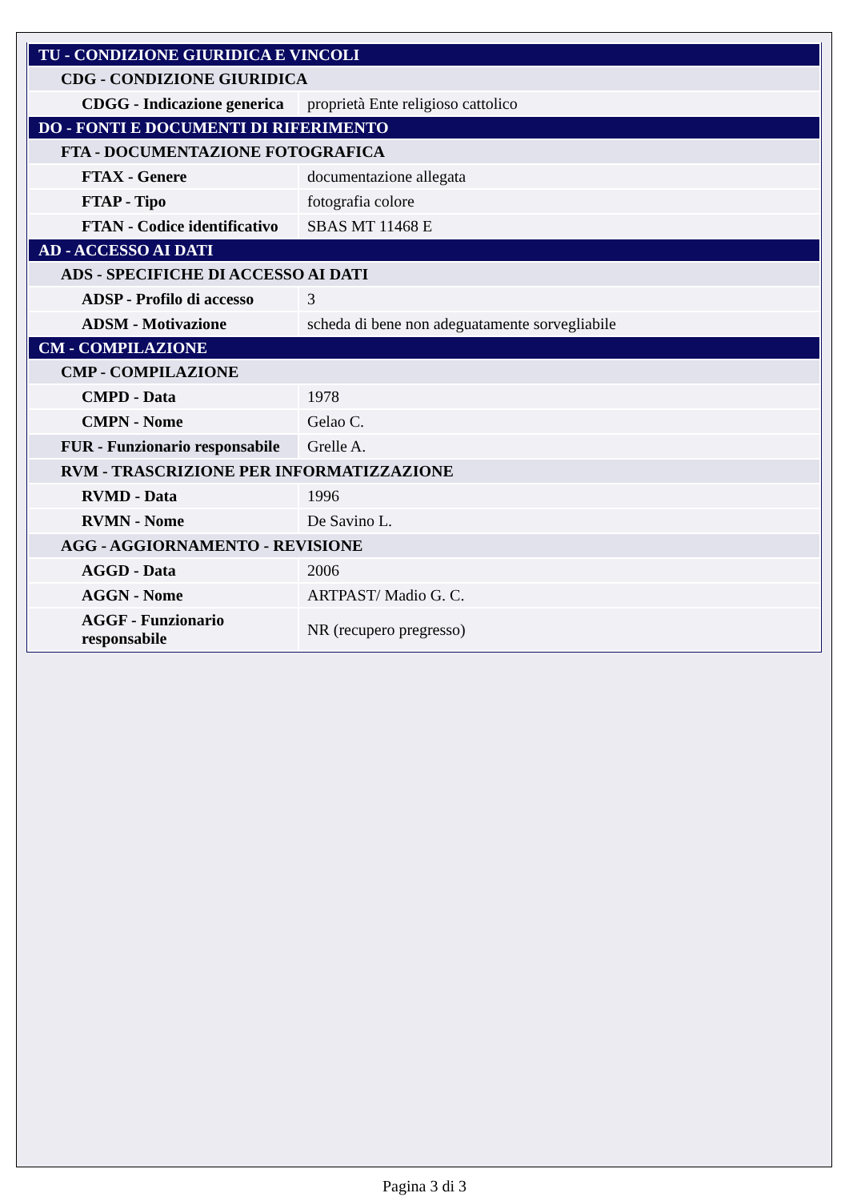| TU - CONDIZIONE GIURIDICA E VINCOLI | |
| CDG - CONDIZIONE GIURIDICA | |
| CDGG - Indicazione generica | proprietà Ente religioso cattolico |
| DO - FONTI E DOCUMENTI DI RIFERIMENTO | |
| FTA - DOCUMENTAZIONE FOTOGRAFICA | |
| FTAX - Genere | documentazione allegata |
| FTAP - Tipo | fotografia colore |
| FTAN - Codice identificativo | SBAS MT 11468 E |
| AD - ACCESSO AI DATI | |
| ADS - SPECIFICHE DI ACCESSO AI DATI | |
| ADSP - Profilo di accesso | 3 |
| ADSM - Motivazione | scheda di bene non adeguatamente sorvegliabile |
| CM - COMPILAZIONE | |
| CMP - COMPILAZIONE | |
| CMPD - Data | 1978 |
| CMPN - Nome | Gelao C. |
| FUR - Funzionario responsabile | Grelle A. |
| RVM - TRASCRIZIONE PER INFORMATIZZAZIONE | |
| RVMD - Data | 1996 |
| RVMN - Nome | De Savino L. |
| AGG - AGGIORNAMENTO - REVISIONE | |
| AGGD - Data | 2006 |
| AGGN - Nome | ARTPAST/ Madio G. C. |
| AGGF - Funzionario responsabile | NR (recupero pregresso) |
Pagina 3 di 3